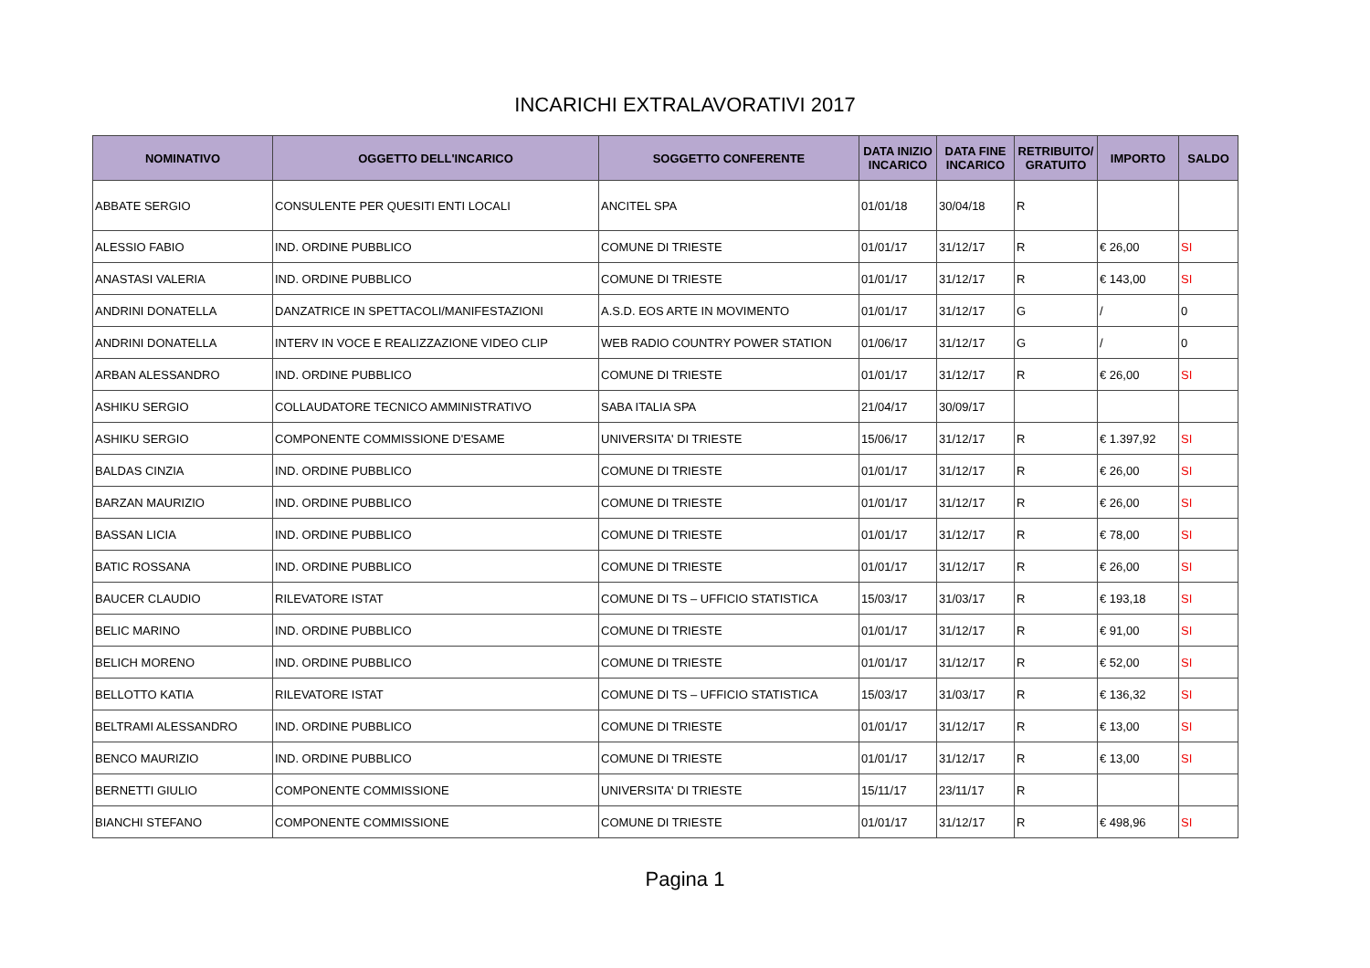INCARICHI EXTRALAVORATIVI 2017
| NOMINATIVO | OGGETTO DELL'INCARICO | SOGGETTO CONFERENTE | DATA INIZIO INCARICO | DATA FINE INCARICO | RETRIBUITO/ GRATUITO | IMPORTO | SALDO |
| --- | --- | --- | --- | --- | --- | --- | --- |
| ABBATE SERGIO | CONSULENTE PER QUESITI ENTI LOCALI | ANCITEL SPA | 01/01/18 | 30/04/18 | R | | |
| ALESSIO FABIO | IND. ORDINE PUBBLICO | COMUNE DI TRIESTE | 01/01/17 | 31/12/17 | R | € 26,00 | SI |
| ANASTASI VALERIA | IND. ORDINE PUBBLICO | COMUNE DI TRIESTE | 01/01/17 | 31/12/17 | R | € 143,00 | SI |
| ANDRINI DONATELLA | DANZATRICE IN SPETTACOLI/MANIFESTAZIONI | A.S.D. EOS ARTE IN MOVIMENTO | 01/01/17 | 31/12/17 | G | / | 0 |
| ANDRINI DONATELLA | INTERV IN VOCE E REALIZZAZIONE VIDEO CLIP | WEB RADIO COUNTRY POWER STATION | 01/06/17 | 31/12/17 | G | / | 0 |
| ARBAN ALESSANDRO | IND. ORDINE PUBBLICO | COMUNE DI TRIESTE | 01/01/17 | 31/12/17 | R | € 26,00 | SI |
| ASHIKU SERGIO | COLLAUDATORE TECNICO AMMINISTRATIVO | SABA ITALIA SPA | 21/04/17 | 30/09/17 | | | |
| ASHIKU SERGIO | COMPONENTE COMMISSIONE D'ESAME | UNIVERSITA' DI TRIESTE | 15/06/17 | 31/12/17 | R | € 1.397,92 | SI |
| BALDAS CINZIA | IND. ORDINE PUBBLICO | COMUNE DI TRIESTE | 01/01/17 | 31/12/17 | R | € 26,00 | SI |
| BARZAN MAURIZIO | IND. ORDINE PUBBLICO | COMUNE DI TRIESTE | 01/01/17 | 31/12/17 | R | € 26,00 | SI |
| BASSAN LICIA | IND. ORDINE PUBBLICO | COMUNE DI TRIESTE | 01/01/17 | 31/12/17 | R | € 78,00 | SI |
| BATIC ROSSANA | IND. ORDINE PUBBLICO | COMUNE DI TRIESTE | 01/01/17 | 31/12/17 | R | € 26,00 | SI |
| BAUCER CLAUDIO | RILEVATORE ISTAT | COMUNE DI TS – UFFICIO STATISTICA | 15/03/17 | 31/03/17 | R | € 193,18 | SI |
| BELIC MARINO | IND. ORDINE PUBBLICO | COMUNE DI TRIESTE | 01/01/17 | 31/12/17 | R | € 91,00 | SI |
| BELICH MORENO | IND. ORDINE PUBBLICO | COMUNE DI TRIESTE | 01/01/17 | 31/12/17 | R | € 52,00 | SI |
| BELLOTTO KATIA | RILEVATORE ISTAT | COMUNE DI TS – UFFICIO STATISTICA | 15/03/17 | 31/03/17 | R | € 136,32 | SI |
| BELTRAMI ALESSANDRO | IND. ORDINE PUBBLICO | COMUNE DI TRIESTE | 01/01/17 | 31/12/17 | R | € 13,00 | SI |
| BENCO MAURIZIO | IND. ORDINE PUBBLICO | COMUNE DI TRIESTE | 01/01/17 | 31/12/17 | R | € 13,00 | SI |
| BERNETTI GIULIO | COMPONENTE COMMISSIONE | UNIVERSITA' DI TRIESTE | 15/11/17 | 23/11/17 | R | | |
| BIANCHI STEFANO | COMPONENTE COMMISSIONE | COMUNE DI TRIESTE | 01/01/17 | 31/12/17 | R | € 498,96 | SI |
Pagina 1